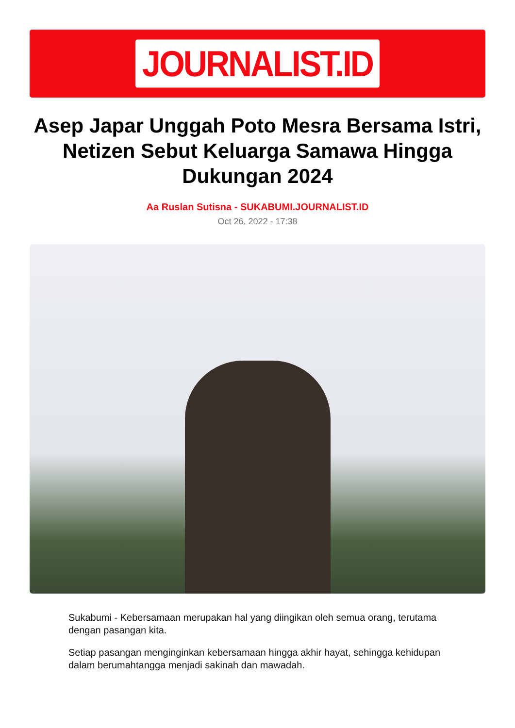JOURNALIST.ID
Asep Japar Unggah Poto Mesra Bersama Istri, Netizen Sebut Keluarga Samawa Hingga Dukungan 2024
Aa Ruslan Sutisna - SUKABUMI.JOURNALIST.ID
Oct 26, 2022 - 17:38
Sukabumi - Kebersamaan merupakan hal yang diingikan oleh semua orang, terutama dengan pasangan kita.
Setiap pasangan menginginkan kebersamaan hingga akhir hayat, sehingga kehidupan dalam berumahtangga menjadi sakinah dan mawadah.